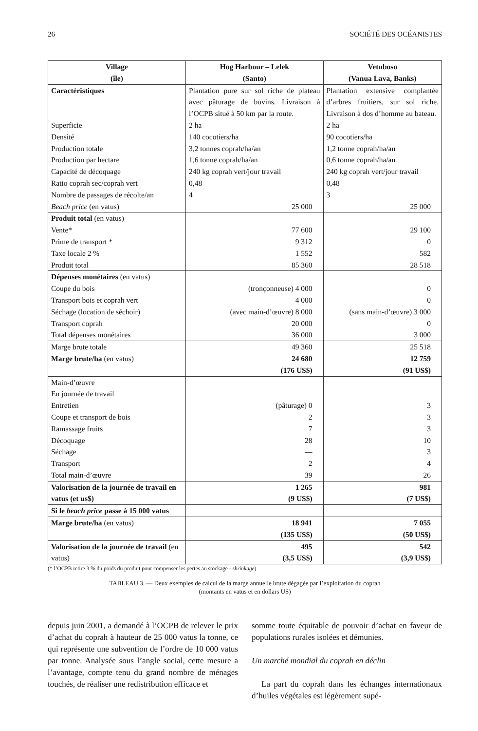26 SOCIÉTÉ DES OCÉANISTES
| Village (île) | Hog Harbour – Lelek (Santo) | Vetuboso (Vanua Lava, Banks) |
| --- | --- | --- |
| Caractéristiques | Plantation pure sur sol riche de plateau avec pâturage de bovins. Livraison à l’OCPB situé à 50 km par la route. | Plantation extensive complantée d’arbres fruitiers, sur sol riche. Livraison à dos d’homme au bateau. |
| Superficie | 2 ha | 2 ha |
| Densité | 140 cocotiers/ha | 90 cocotiers/ha |
| Production totale | 3,2 tonnes coprah/ha/an | 1,2 tonne coprah/ha/an |
| Production par hectare | 1,6 tonne coprah/ha/an | 0,6 tonne coprah/ha/an |
| Capacité de décoquage | 240 kg coprah vert/jour travail | 240 kg coprah vert/jour travail |
| Ratio coprah sec/coprah vert | 0,48 | 0,48 |
| Nombre de passages de récolte/an | 4 | 3 |
| Beach price (en vatus) | 25 000 | 25 000 |
| Produit total (en vatus) | | |
| Vente* | 77 600 | 29 100 |
| Prime de transport * | 9 312 | 0 |
| Taxe locale 2 % | 1 552 | 582 |
| Produit total | 85 360 | 28 518 |
| Dépenses monétaires (en vatus) | | |
| Coupe du bois | (tronçonneuse) 4 000 | 0 |
| Transport bois et coprah vert | 4 000 | 0 |
| Séchage (location de séchoir) | (avec main-d’œuvre) 8 000 | (sans main-d’œuvre) 3 000 |
| Transport coprah | 20 000 | 0 |
| Total dépenses monétaires | 36 000 | 3 000 |
| Marge brute totale | 49 360 | 25 518 |
| Marge brute/ha (en vatus) | 24 680 (176 US$) | 12 759 (91 US$) |
| Main-d’œuvre | | |
| En journée de travail | | |
| Entretien | (pâturage) 0 | 3 |
| Coupe et transport de bois | 2 | 3 |
| Ramassage fruits | 7 | 3 |
| Décoquage | 28 | 10 |
| Séchage | — | 3 |
| Transport | 2 | 4 |
| Total main-d’œuvre | 39 | 26 |
| Valorisation de la journée de travail en vatus (et us$) | 1 265 (9 US$) | 981 (7 US$) |
| Si le beach price passe à 15 000 vatus | | |
| Marge brute/ha (en vatus) | 18 941 (135 US$) | 7 055 (50 US$) |
| Valorisation de la journée de travail (en vatus) | 495 (3,5 US$) | 542 (3,9 US$) |
(* l’OCPB retire 3 % du poids du produit pour compenser les pertes au stockage - shrinkage)
TABLEAU 3. — Deux exemples de calcul de la marge annuelle brute dégagée par l’exploitation du coprah
(montants en vatus et en dollars US)
depuis juin 2001, a demandé à l’OCPB de relever le prix d’achat du coprah à hauteur de 25 000 vatus la tonne, ce qui représente une subvention de l’ordre de 10 000 vatus par tonne. Analysée sous l’angle social, cette mesure a l’avantage, compte tenu du grand nombre de ménages touchés, de réaliser une redistribution efficace et
somme toute équitable de pouvoir d’achat en faveur de populations rurales isolées et démunies.
Un marché mondial du coprah en déclin
La part du coprah dans les échanges internationaux d’huiles végétales est légèrement supé-